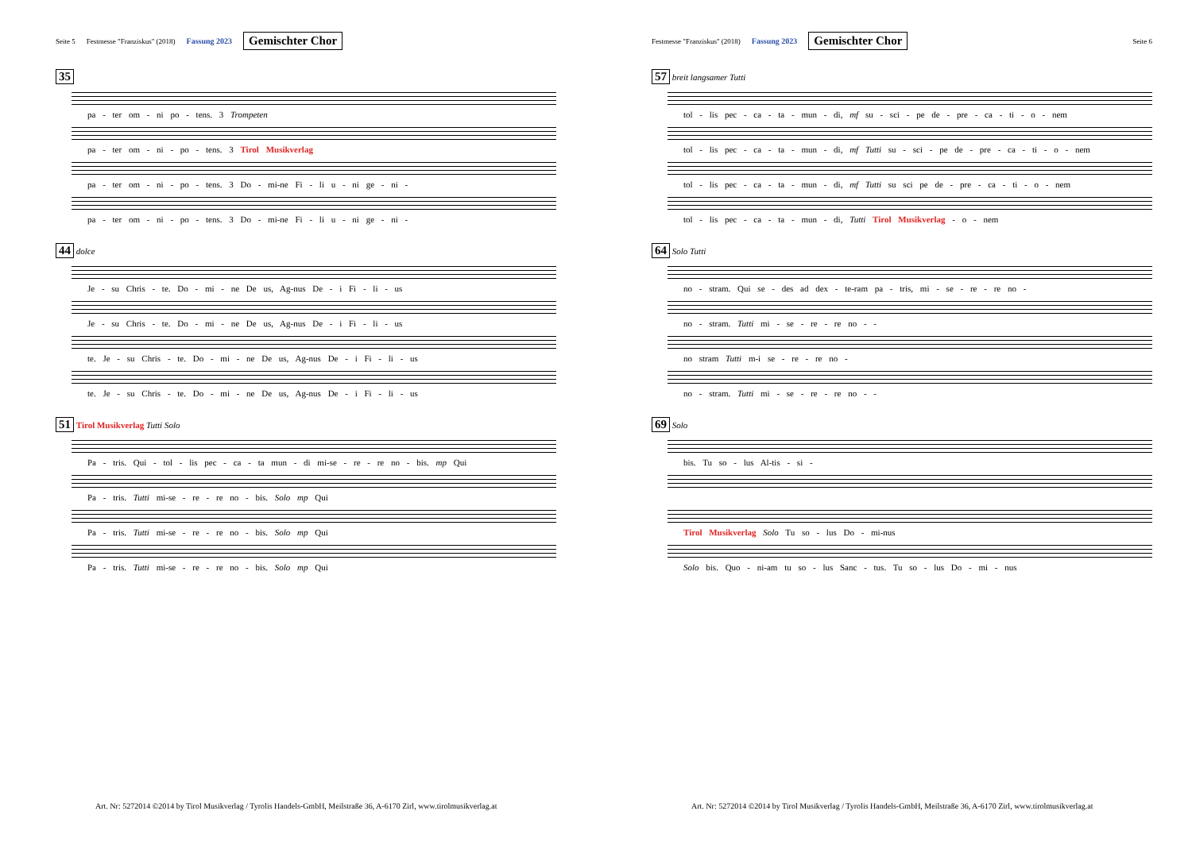Seite 5 Festmesse "Franziskus" (2018) Fassung 2023 Gemischter Chor
35
pa - ter om - ni po - tens. 3 Trompeten
pa - ter om - ni - po - tens. 3 Tirol Musikverlag
pa - ter om - ni - po - tens. 3 Do - mi-ne Fi - li u - ni ge - ni -
pa - ter om - ni - po - tens. 3 Do - mi-ne Fi - li u - ni ge - ni -
44 dolce
Je - su Chris - te. Do - mi - ne De us, Ag-nus De - i Fi - li - us
Je - su Chris - te. Do - mi - ne De us, Ag-nus De - i Fi - li - us
te. Je - su Chris - te. Do - mi - ne De us, Ag-nus De - i Fi - li - us
te. Je - su Chris - te. Do - mi - ne De us, Ag-nus De - i Fi - li - us
51 Tirol Musikverlag Tutti Solo
Pa - tris. Qui - tol - lis pec - ca - ta mun - di mi-se - re - re no - bis. mp Qui
Pa - tris. Tutti mi-se - re - re no - bis. Solo mp Qui
Pa - tris. Tutti mi-se - re - re no - bis. Solo mp Qui
Pa - tris. Tutti mi-se - re - re no - bis. Solo mp Qui
Art. Nr: 5272014 ©2014 by Tirol Musikverlag / Tyrolis Handels-GmbH, Meilstraße 36, A-6170 Zirl, www.tirolmusikverlag.at
Festmesse "Franziskus" (2018) Fassung 2023 Gemischter Chor Seite 6
57 breit langsamer Tutti
tol - lis pec - ca - ta - mun - di, mf su - sci - pe de - pre - ca - ti - o - nem
tol - lis pec - ca - ta - mun - di, mf Tutti su - sci - pe de - pre - ca - ti - o - nem
tol - lis pec - ca - ta - mun - di, mf Tutti su sci pe de - pre - ca - ti - o - nem
tol - lis pec - ca - ta - mun - di, Tutti Tirol Musikverlag - o - nem
64 Solo Tutti
no - stram. Qui se - des ad dex - te-ram pa - tris, mi - se - re - re no -
no - stram. Tutti mi - se - re - re no - -
no stram Tutti m-i se - re - re no -
no - stram. Tutti mi - se - re - re no - -
69 Solo
bis. Tu so - lus Al-tis - si -
Tirol Musikverlag Solo Tu so - lus Do - mi-nus
Solo bis. Quo - ni-am tu so - lus Sanc - tus. Tu so - lus Do - mi - nus
Art. Nr: 5272014 ©2014 by Tirol Musikverlag / Tyrolis Handels-GmbH, Meilstraße 36, A-6170 Zirl, www.tirolmusikverlag.at